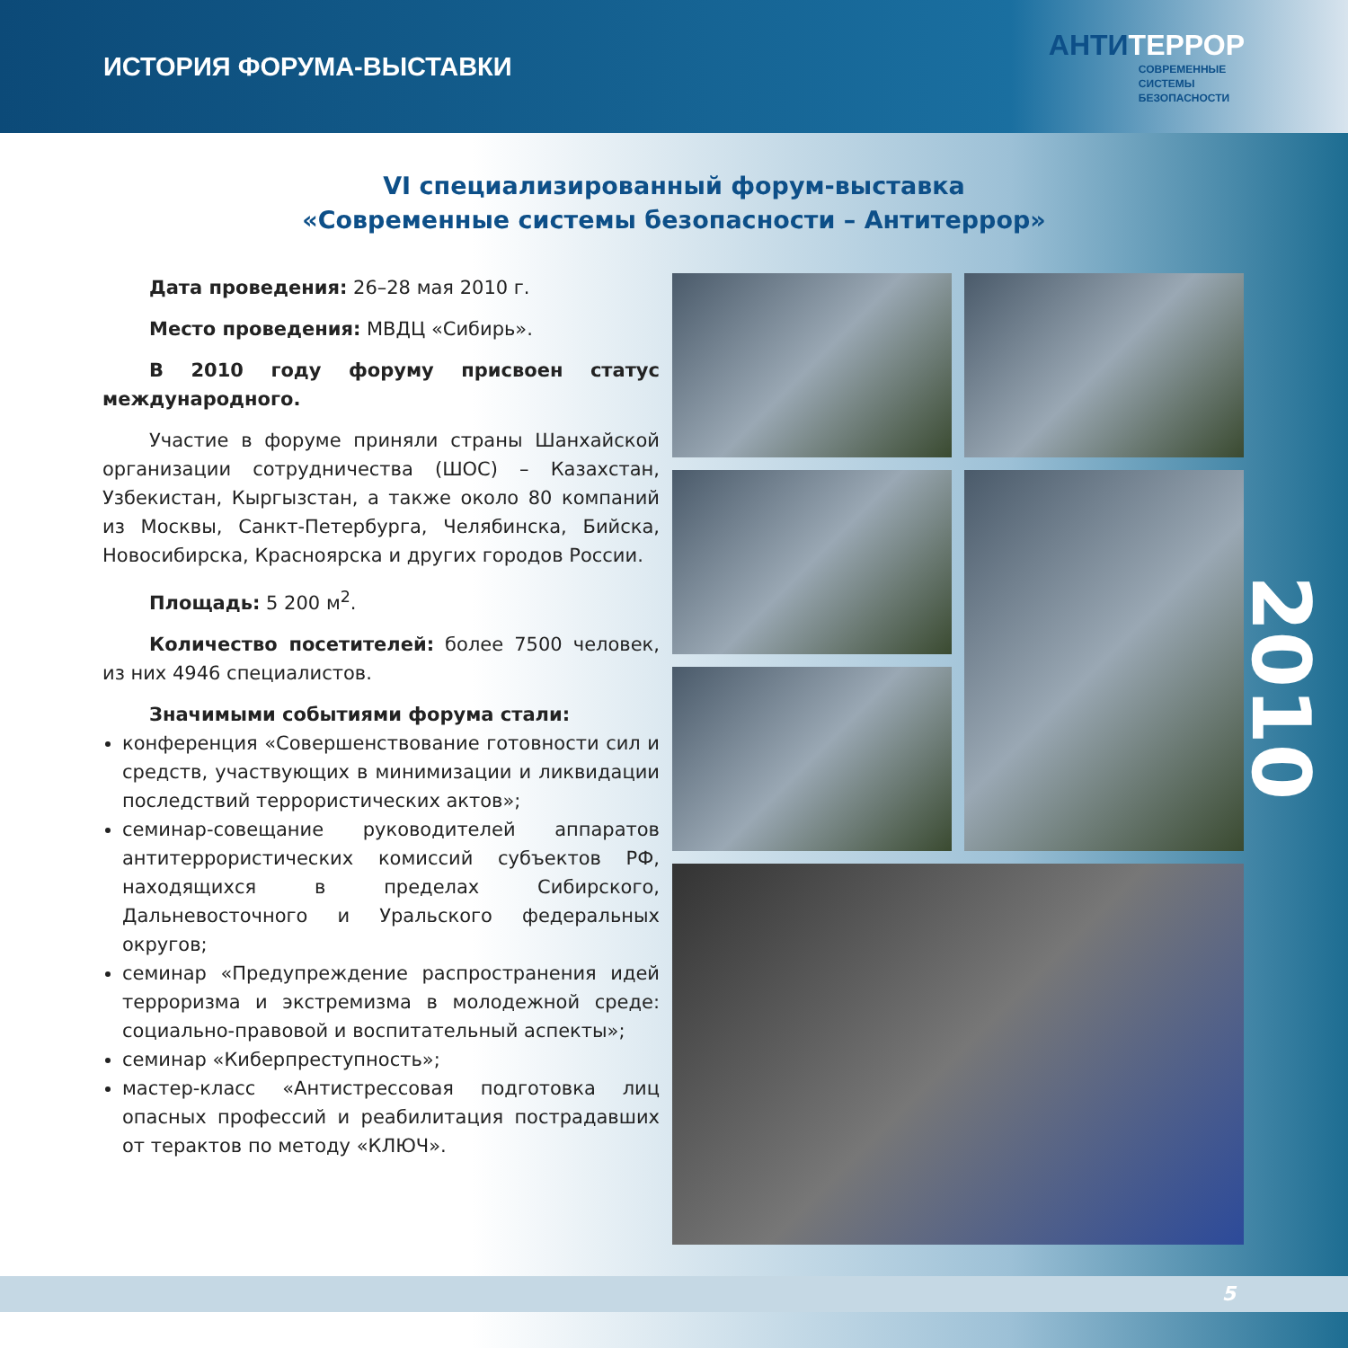ИСТОРИЯ ФОРУМА-ВЫСТАВКИ
АНТИТЕРРОР
СОВРЕМЕННЫЕ
СИСТЕМЫ
БЕЗОПАСНОСТИ
VI специализированный форум-выставка
«Современные системы безопасности – Антитеррор»
Дата проведения: 26–28 мая 2010 г.
Место проведения: МВДЦ «Сибирь».
В 2010 году форуму присвоен статус международного.
Участие в форуме приняли страны Шанхайской организации сотрудничества (ШОС) – Казахстан, Узбекистан, Кыргызстан, а также около 80 компаний из Москвы, Санкт-Петербурга, Челябинска, Бийска, Новосибирска, Красноярска и других городов России.
Площадь: 5 200 м<sup>2</sup>.
Количество посетителей: более 7500 человек, из них 4946 специалистов.
Значимыми событиями форума стали:
конференция «Совершенствование готовности сил и средств, участвующих в минимизации и ликвидации последствий террористических актов»;
семинар-совещание руководителей аппаратов антитеррористических комиссий субъектов РФ, находящихся в пределах Сибирского, Дальневосточного и Уральского федеральных округов;
семинар «Предупреждение распространения идей терроризма и экстремизма в молодежной среде: социально-правовой и воспитательный аспекты»;
семинар «Киберпреступность»;
мастер-класс «Антистрессовая подготовка лиц опасных профессий и реабилитация пострадавших от терактов по методу «КЛЮЧ».
2010
5